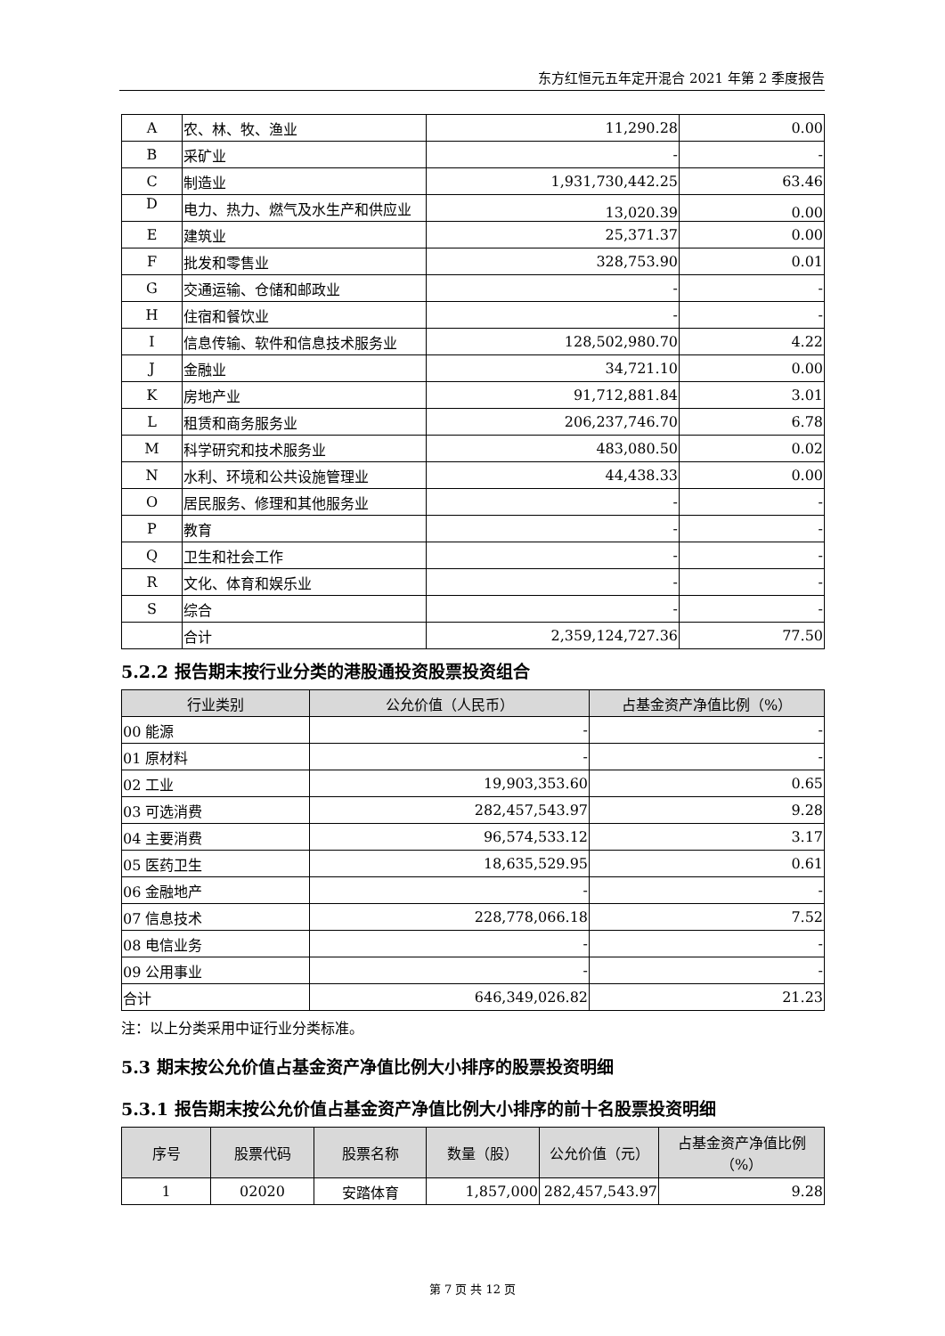东方红恒元五年定开混合 2021 年第 2 季度报告
| A | 农、林、牧、渔业 | 11,290.28 | 0.00 |
| B | 采矿业 | - | - |
| C | 制造业 | 1,931,730,442.25 | 63.46 |
| D | 电力、热力、燃气及水生产和供应业 | 13,020.39 | 0.00 |
| E | 建筑业 | 25,371.37 | 0.00 |
| F | 批发和零售业 | 328,753.90 | 0.01 |
| G | 交通运输、仓储和邮政业 | - | - |
| H | 住宿和餐饮业 | - | - |
| I | 信息传输、软件和信息技术服务业 | 128,502,980.70 | 4.22 |
| J | 金融业 | 34,721.10 | 0.00 |
| K | 房地产业 | 91,712,881.84 | 3.01 |
| L | 租赁和商务服务业 | 206,237,746.70 | 6.78 |
| M | 科学研究和技术服务业 | 483,080.50 | 0.02 |
| N | 水利、环境和公共设施管理业 | 44,438.33 | 0.00 |
| O | 居民服务、修理和其他服务业 | - | - |
| P | 教育 | - | - |
| Q | 卫生和社会工作 | - | - |
| R | 文化、体育和娱乐业 | - | - |
| S | 综合 | - | - |
| | 合计 | 2,359,124,727.36 | 77.50 |
5.2.2 报告期末按行业分类的港股通投资股票投资组合
| 行业类别 | 公允价值（人民币） | 占基金资产净值比例（%） |
| --- | --- | --- |
| 00 能源 | - | - |
| 01 原材料 | - | - |
| 02 工业 | 19,903,353.60 | 0.65 |
| 03 可选消费 | 282,457,543.97 | 9.28 |
| 04 主要消费 | 96,574,533.12 | 3.17 |
| 05 医药卫生 | 18,635,529.95 | 0.61 |
| 06 金融地产 | - | - |
| 07 信息技术 | 228,778,066.18 | 7.52 |
| 08 电信业务 | - | - |
| 09 公用事业 | - | - |
| 合计 | 646,349,026.82 | 21.23 |
注：以上分类采用中证行业分类标准。
5.3 期末按公允价值占基金资产净值比例大小排序的股票投资明细
5.3.1 报告期末按公允价值占基金资产净值比例大小排序的前十名股票投资明细
| 序号 | 股票代码 | 股票名称 | 数量（股） | 公允价值（元） | 占基金资产净值比例（%） |
| --- | --- | --- | --- | --- | --- |
| 1 | 02020 | 安踏体育 | 1,857,000 | 282,457,543.97 | 9.28 |
第 7 页 共 12 页